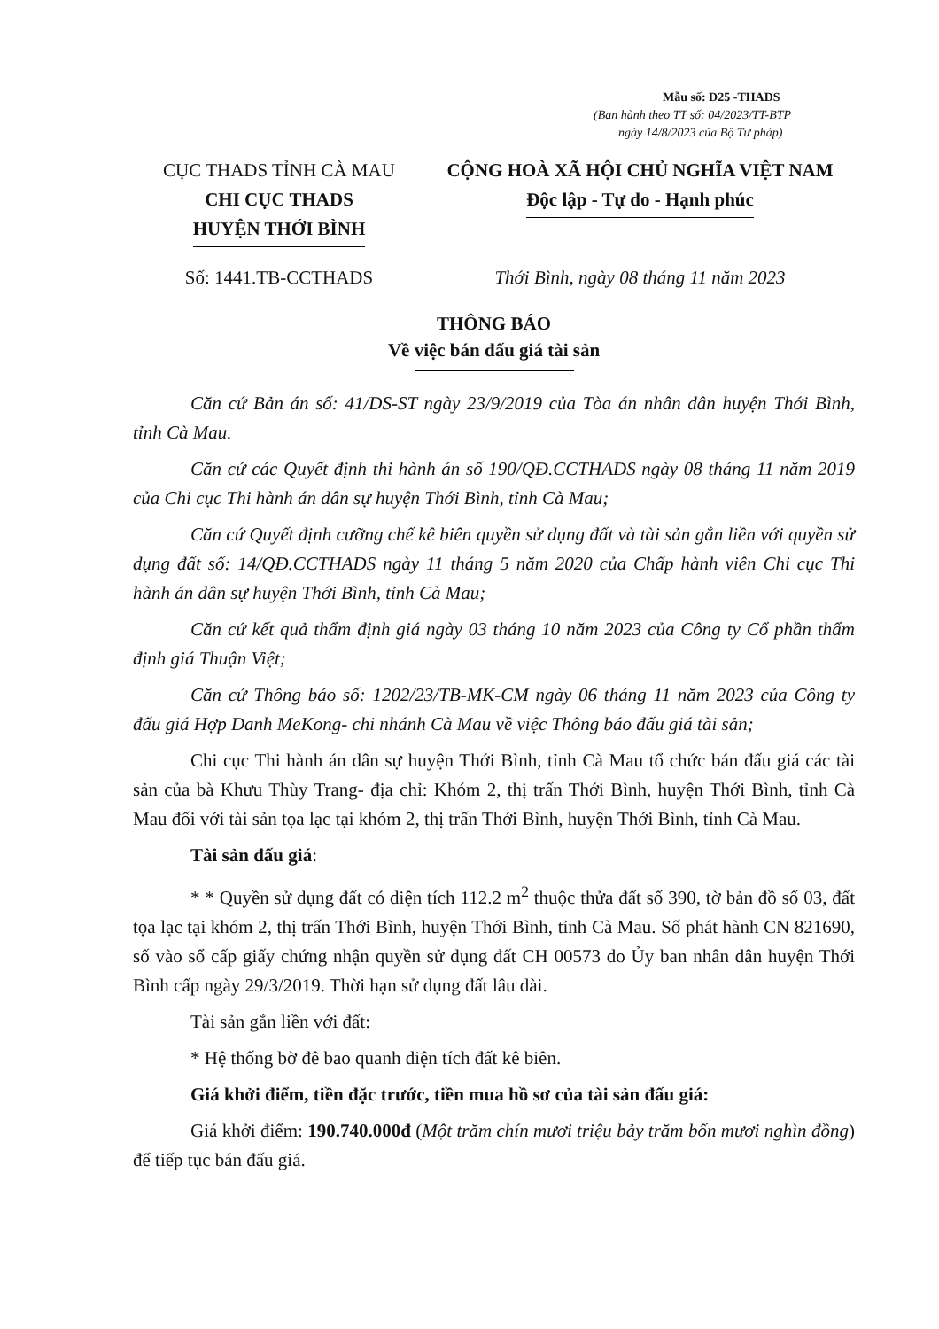Mẫu số: D25 -THADS
(Ban hành theo TT số: 04/2023/TT-BTP
ngày 14/8/2023 của Bộ Tư pháp)
CỤC THADS TỈNH CÀ MAU
CHI CỤC THADS
HUYỆN THỚI BÌNH
CỘNG HOÀ XÃ HỘI CHỦ NGHĨA VIỆT NAM
Độc lập - Tự do - Hạnh phúc
Số: 1441.TB-CCTHADS Thới Bình, ngày 08 tháng 11 năm 2023
THÔNG BÁO
Về việc bán đấu giá tài sản
Căn cứ Bản án số: 41/DS-ST ngày 23/9/2019 của Tòa án nhân dân huyện Thới Bình, tỉnh Cà Mau.
Căn cứ các Quyết định thi hành án số 190/QĐ.CCTHADS ngày 08 tháng 11 năm 2019 của Chi cục Thi hành án dân sự huyện Thới Bình, tỉnh Cà Mau;
Căn cứ Quyết định cưỡng chế kê biên quyền sử dụng đất và tài sản gắn liền với quyền sử dụng đất số: 14/QĐ.CCTHADS ngày 11 tháng 5 năm 2020 của Chấp hành viên Chi cục Thi hành án dân sự huyện Thới Bình, tỉnh Cà Mau;
Căn cứ kết quả thẩm định giá ngày 03 tháng 10 năm 2023 của Công ty Cổ phần thẩm định giá Thuận Việt;
Căn cứ Thông báo số: 1202/23/TB-MK-CM ngày 06 tháng 11 năm 2023 của Công ty đấu giá Hợp Danh MeKong- chi nhánh Cà Mau về việc Thông báo đấu giá tài sản;
Chi cục Thi hành án dân sự huyện Thới Bình, tỉnh Cà Mau tổ chức bán đấu giá các tài sản của bà Khưu Thùy Trang- địa chỉ: Khóm 2, thị trấn Thới Bình, huyện Thới Bình, tỉnh Cà Mau đối với tài sản tọa lạc tại khóm 2, thị trấn Thới Bình, huyện Thới Bình, tỉnh Cà Mau.
Tài sản đấu giá:
* * Quyền sử dụng đất có diện tích 112.2 m<sup>2</sup> thuộc thửa đất số 390, tờ bản đồ số 03, đất tọa lạc tại khóm 2, thị trấn Thới Bình, huyện Thới Bình, tỉnh Cà Mau. Số phát hành CN 821690, số vào sổ cấp giấy chứng nhận quyền sử dụng đất CH 00573 do Ủy ban nhân dân huyện Thới Bình cấp ngày 29/3/2019. Thời hạn sử dụng đất lâu dài.
Tài sản gắn liền với đất:
* Hệ thống bờ đê bao quanh diện tích đất kê biên.
Giá khởi điểm, tiền đặc trước, tiền mua hồ sơ của tài sản đấu giá:
Giá khởi điểm: 190.740.000đ (Một trăm chín mươi triệu bảy trăm bốn mươi nghìn đồng) để tiếp tục bán đấu giá.